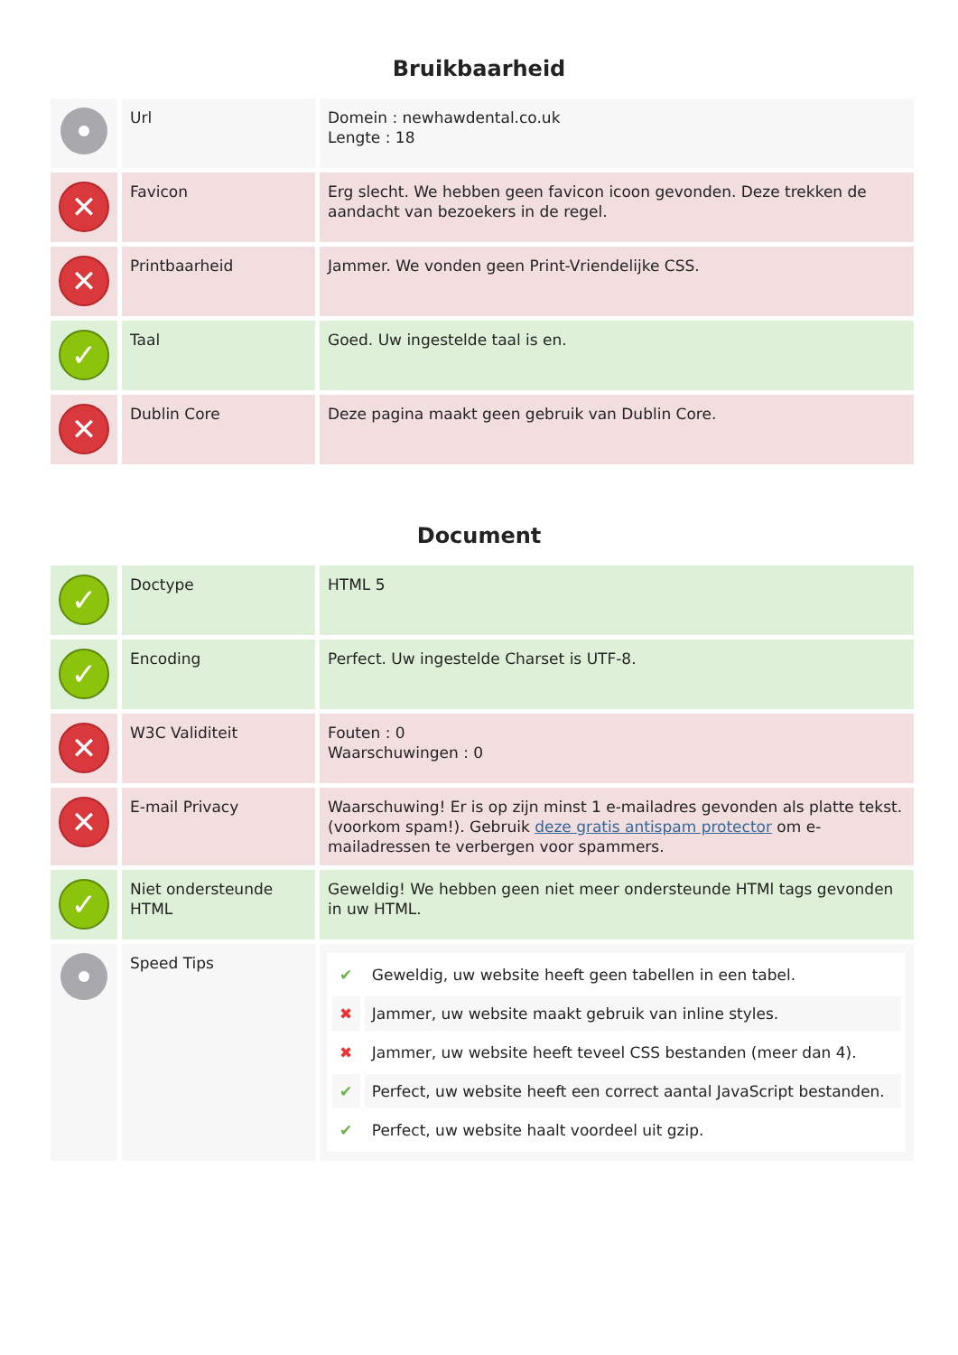Bruikbaarheid
| | Url | Domein : newhawdental.co.uk Lengte : 18 |
| ✕ | Favicon | Erg slecht. We hebben geen favicon icoon gevonden. Deze trekken de aandacht van bezoekers in de regel. |
| ✕ | Printbaarheid | Jammer. We vonden geen Print-Vriendelijke CSS. |
| ✓ | Taal | Goed. Uw ingestelde taal is en. |
| ✕ | Dublin Core | Deze pagina maakt geen gebruik van Dublin Core. |
Document
| ✓ | Doctype | HTML 5 |
| ✓ | Encoding | Perfect. Uw ingestelde Charset is UTF-8. |
| ✕ | W3C Validiteit | Fouten : 0 Waarschuwingen : 0 |
| ✕ | E-mail Privacy | Waarschuwing! Er is op zijn minst 1 e-mailadres gevonden als platte tekst. (voorkom spam!). Gebruik deze gratis antispam protector om e-mailadressen te verbergen voor spammers. |
| ✓ | Niet ondersteunde HTML | Geweldig! We hebben geen niet meer ondersteunde HTMl tags gevonden in uw HTML. |
| | Speed Tips | / ✔ / Geweldig, uw website heeft geen tabellen in een tabel. / / ✖ / Jammer, uw website maakt gebruik van inline styles. / / ✖ / Jammer, uw website heeft teveel CSS bestanden (meer dan 4). / / ✔ / Perfect, uw website heeft een correct aantal JavaScript bestanden. / / ✔ / Perfect, uw website haalt voordeel uit gzip. / |